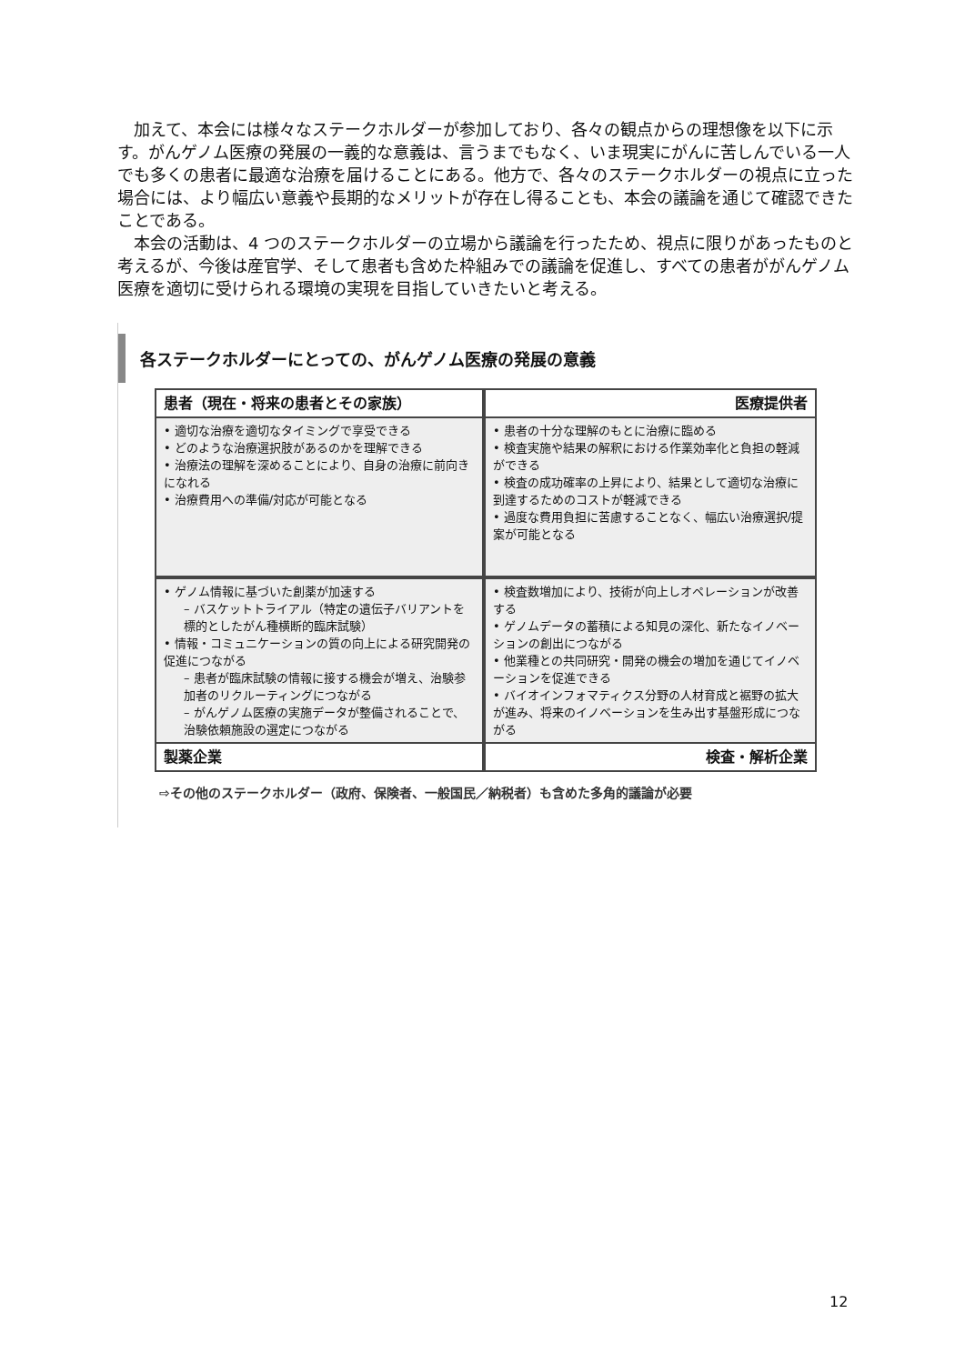加えて、本会には様々なステークホルダーが参加しており、各々の観点からの理想像を以下に示す。がんゲノム医療の発展の一義的な意義は、言うまでもなく、いま現実にがんに苦しんでいる一人でも多くの患者に最適な治療を届けることにある。他方で、各々のステークホルダーの視点に立った場合には、より幅広い意義や長期的なメリットが存在し得ることも、本会の議論を通じて確認できたことである。
本会の活動は、4 つのステークホルダーの立場から議論を行ったため、視点に限りがあったものと考えるが、今後は産官学、そして患者も含めた枠組みでの議論を促進し、すべての患者ががんゲノム医療を適切に受けられる環境の実現を目指していきたいと考える。
各ステークホルダーにとっての、がんゲノム医療の発展の意義
患者（現在・将来の患者とその家族）
医療提供者
• 適切な治療を適切なタイミングで享受できる
• どのような治療選択肢があるのかを理解できる
• 治療法の理解を深めることにより、自身の治療に前向きになれる
• 治療費用への準備/対応が可能となる
• 患者の十分な理解のもとに治療に臨める
• 検査実施や結果の解釈における作業効率化と負担の軽減ができる
• 検査の成功確率の上昇により、結果として適切な治療に到達するためのコストが軽減できる
• 過度な費用負担に苦慮することなく、幅広い治療選択/提案が可能となる
• ゲノム情報に基づいた創薬が加速する
– バスケットトライアル（特定の遺伝子バリアントを標的としたがん種横断的臨床試験）
• 情報・コミュニケーションの質の向上による研究開発の促進につながる
– 患者が臨床試験の情報に接する機会が増え、治験参加者のリクルーティングにつながる
– がんゲノム医療の実施データが整備されることで、治験依頼施設の選定につながる
• 検査数増加により、技術が向上しオペレーションが改善する
• ゲノムデータの蓄積による知見の深化、新たなイノベーションの創出につながる
• 他業種との共同研究・開発の機会の増加を通じてイノベーションを促進できる
• バイオインフォマティクス分野の人材育成と裾野の拡大が進み、将来のイノベーションを生み出す基盤形成につながる
製薬企業
検査・解析企業
⇨その他のステークホルダー（政府、保険者、一般国民／納税者）も含めた多角的議論が必要
12